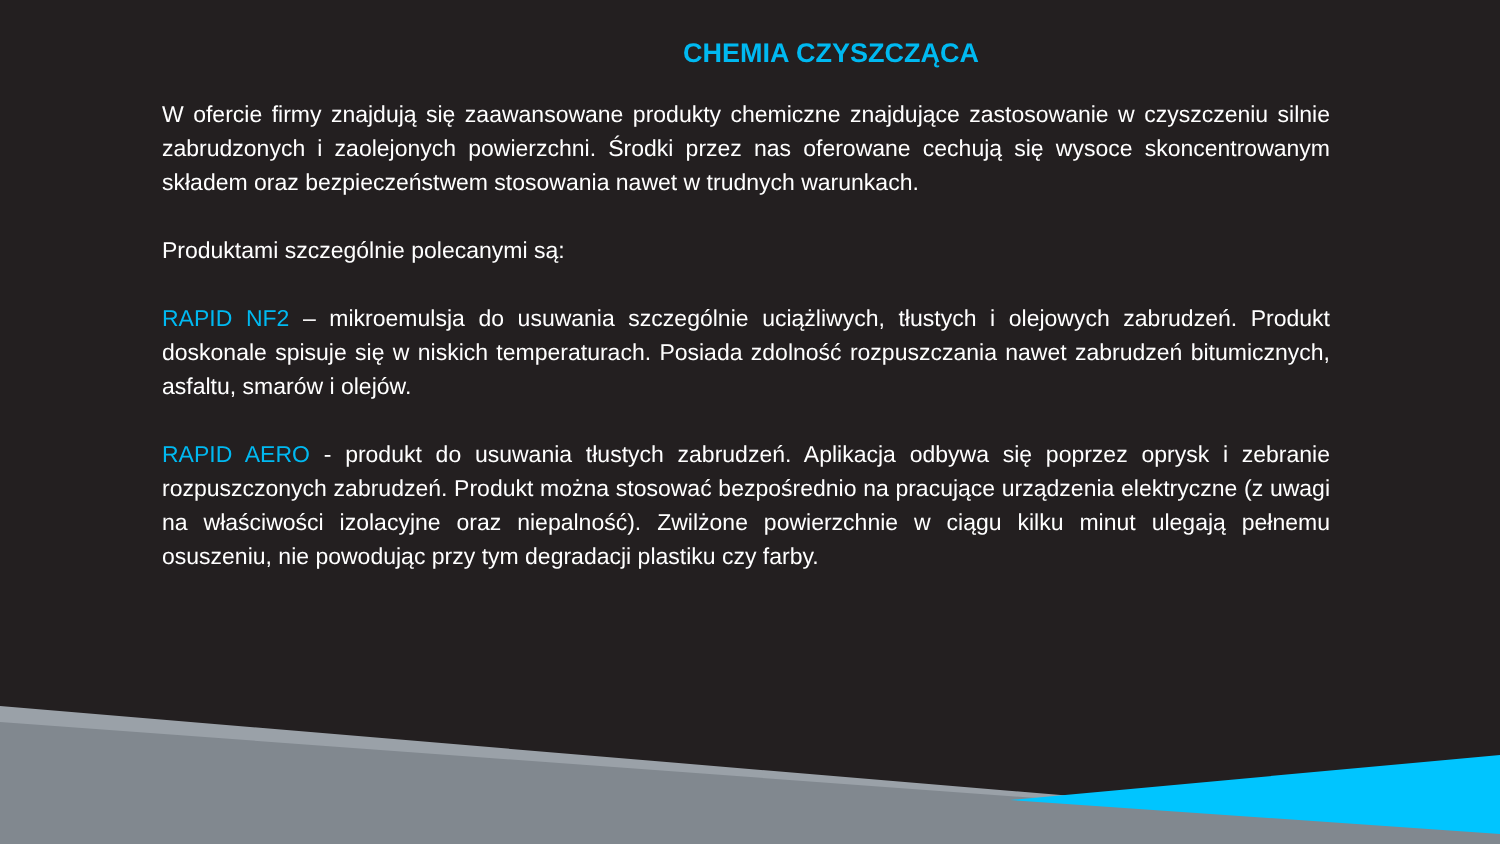CHEMIA CZYSZCZĄCA
W ofercie firmy znajdują się zaawansowane produkty chemiczne znajdujące zastosowanie w czyszczeniu silnie zabrudzonych i zaolejonych powierzchni. Środki przez nas oferowane cechują się wysoce skoncentrowanym składem oraz bezpieczeństwem stosowania nawet w trudnych warunkach.
Produktami szczególnie polecanymi są:
RAPID NF2 – mikroemulsja do usuwania szczególnie uciążliwych, tłustych i olejowych zabrudzeń. Produkt doskonale spisuje się w niskich temperaturach. Posiada zdolność rozpuszczania nawet zabrudzeń bitumicznych, asfaltu, smarów i olejów.
RAPID AERO - produkt do usuwania tłustych zabrudzeń. Aplikacja odbywa się poprzez oprysk i zebranie rozpuszczonych zabrudzeń. Produkt można stosować bezpośrednio na pracujące urządzenia elektryczne (z uwagi na właściwości izolacyjne oraz niepalność). Zwilżone powierzchnie w ciągu kilku minut ulegają pełnemu osuszeniu, nie powodując przy tym degradacji plastiku czy farby.